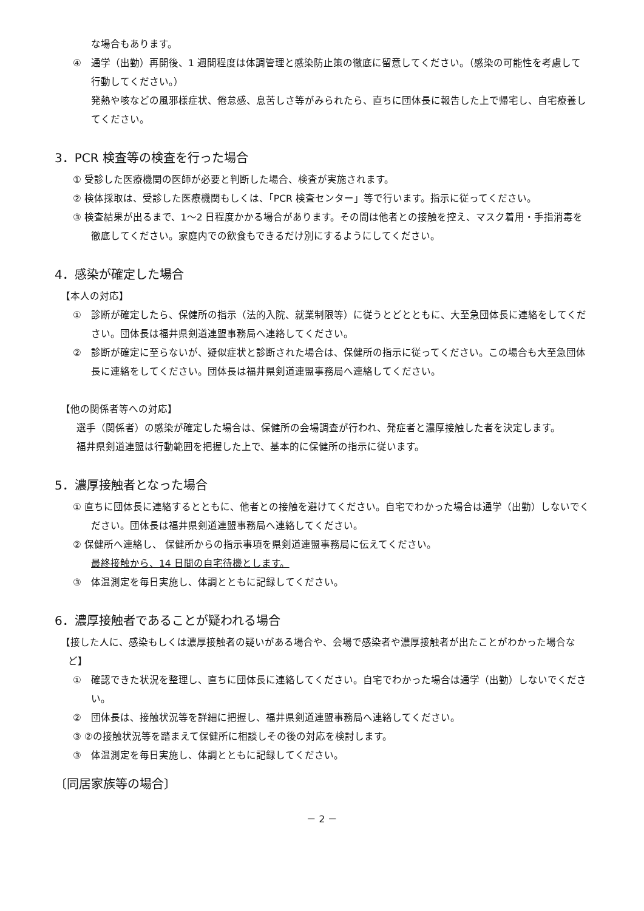な場合もあります。
④　通学（出勤）再開後、1 週間程度は体調管理と感染防止策の徹底に留意してください。（感染の可能性を考慮して行動してください。）
発熱や咳などの風邪様症状、倦怠感、息苦しさ等がみられたら、直ちに団体長に報告した上で帰宅し、自宅療養してください。
3．PCR 検査等の検査を行った場合
① 受診した医療機関の医師が必要と判断した場合、検査が実施されます。
② 検体採取は、受診した医療機関もしくは、「PCR 検査センター」等で行います。指示に従ってください。
③ 検査結果が出るまで、1～2 日程度かかる場合があります。その間は他者との接触を控え、マスク着用・手指消毒を徹底してください。家庭内での飲食もできるだけ別にするようにしてください。
4．感染が確定した場合
【本人の対応】
①　診断が確定したら、保健所の指示（法的入院、就業制限等）に従うとどとともに、大至急団体長に連絡をしてください。団体長は福井県剣道連盟事務局へ連絡してください。
②　診断が確定に至らないが、疑似症状と診断された場合は、保健所の指示に従ってください。この場合も大至急団体長に連絡をしてください。団体長は福井県剣道連盟事務局へ連絡してください。
【他の関係者等への対応】
選手（関係者）の感染が確定した場合は、保健所の会場調査が行われ、発症者と濃厚接触した者を決定します。
福井県剣道連盟は行動範囲を把握した上で、基本的に保健所の指示に従います。
5．濃厚接触者となった場合
① 直ちに団体長に連絡するとともに、他者との接触を避けてください。自宅でわかった場合は通学（出勤）しないでください。団体長は福井県剣道連盟事務局へ連絡してください。
② 保健所へ連絡し、 保健所からの指示事項を県剣道連盟事務局に伝えてください。
最終接触から、14 日間の自宅待機とします。
③　体温測定を毎日実施し、体調とともに記録してください。
6．濃厚接触者であることが疑われる場合
【接した人に、感染もしくは濃厚接触者の疑いがある場合や、会場で感染者や濃厚接触者が出たことがわかった場合など】
①　確認できた状況を整理し、直ちに団体長に連絡してください。自宅でわかった場合は通学（出勤）しないでください。
②　団体長は、接触状況等を詳細に把握し、福井県剣道連盟事務局へ連絡してください。
③ ②の接触状況等を踏まえて保健所に相談しその後の対応を検討します。
③　体温測定を毎日実施し、体調とともに記録してください。
〔同居家族等の場合〕
－ 2 －